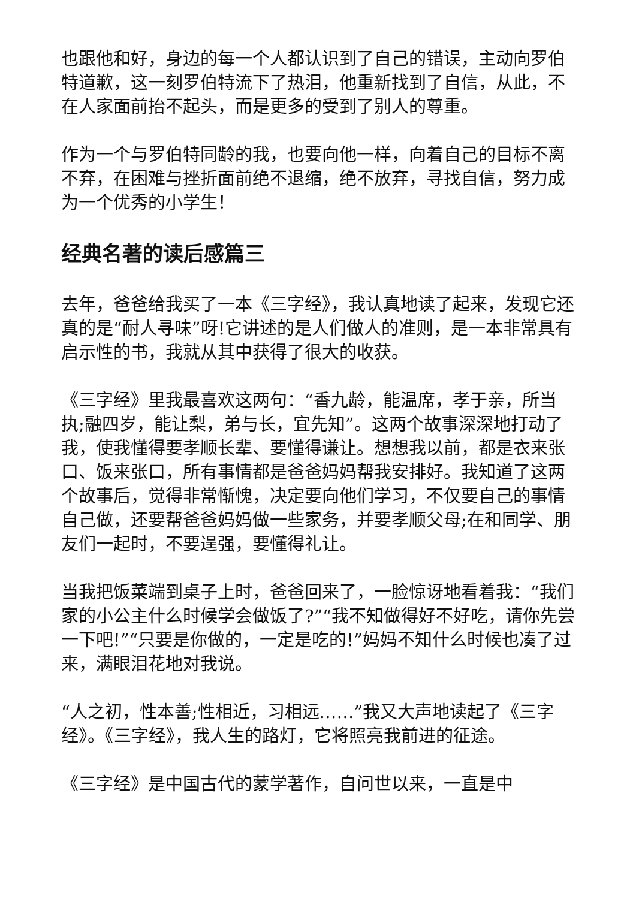也跟他和好，身边的每一个人都认识到了自己的错误，主动向罗伯特道歉，这一刻罗伯特流下了热泪，他重新找到了自信，从此，不在人家面前抬不起头，而是更多的受到了别人的尊重。
作为一个与罗伯特同龄的我，也要向他一样，向着自己的目标不离不弃，在困难与挫折面前绝不退缩，绝不放弃，寻找自信，努力成为一个优秀的小学生！
经典名著的读后感篇三
去年，爸爸给我买了一本《三字经》，我认真地读了起来，发现它还真的是“耐人寻味”呀!它讲述的是人们做人的准则，是一本非常具有启示性的书，我就从其中获得了很大的收获。
《三字经》里我最喜欢这两句：“香九龄，能温席，孝于亲，所当执;融四岁，能让梨，弟与长，宜先知”。这两个故事深深地打动了我，使我懂得要孝顺长辈、要懂得谦让。想想我以前，都是衣来张口、饭来张口，所有事情都是爸爸妈妈帮我安排好。我知道了这两个故事后，觉得非常惭愧，决定要向他们学习，不仅要自己的事情自己做，还要帮爸爸妈妈做一些家务，并要孝顺父母;在和同学、朋友们一起时，不要逞强，要懂得礼让。
当我把饭菜端到桌子上时，爸爸回来了，一脸惊讶地看着我：“我们家的小公主什么时候学会做饭了?”“我不知做得好不好吃，请你先尝一下吧!”“只要是你做的，一定是吃的!”妈妈不知什么时候也凑了过来，满眼泪花地对我说。
“人之初，性本善;性相近，习相远……”我又大声地读起了《三字经》。《三字经》，我人生的路灯，它将照亮我前进的征途。
《三字经》是中国古代的蒙学著作，自问世以来，一直是中